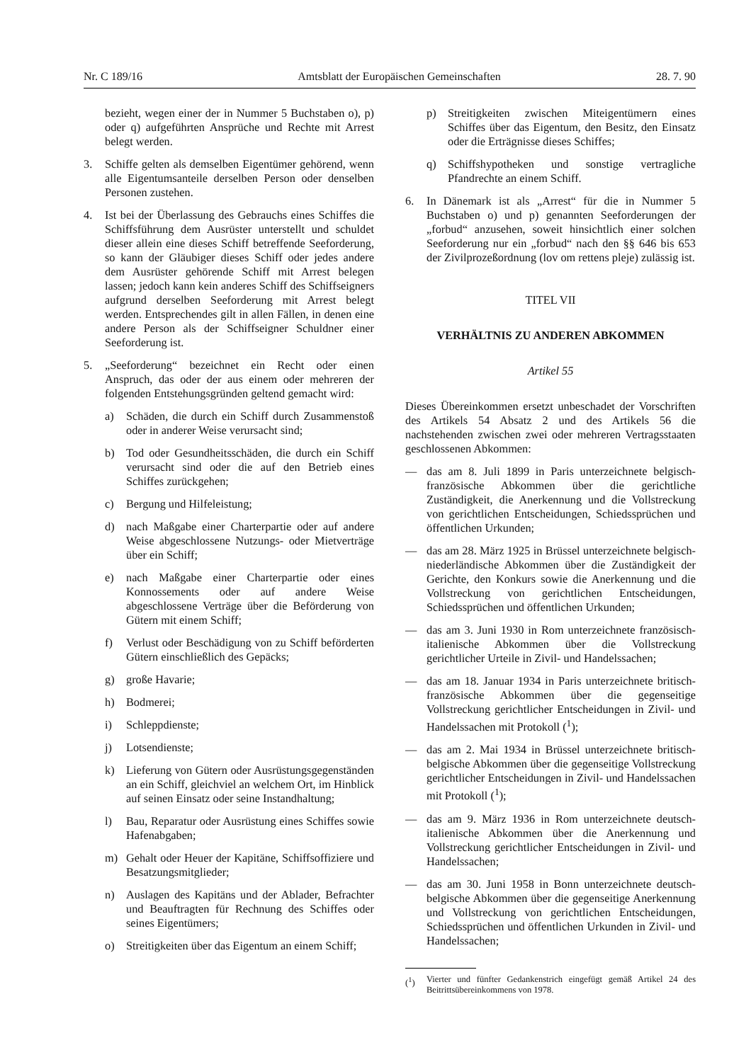Nr. C 189/16 Amtsblatt der Europäischen Gemeinschaften 28. 7. 90
bezieht, wegen einer der in Nummer 5 Buchstaben o), p) oder q) aufgeführten Ansprüche und Rechte mit Arrest belegt werden.
3. Schiffe gelten als demselben Eigentümer gehörend, wenn alle Eigentumsanteile derselben Person oder denselben Personen zustehen.
4. Ist bei der Überlassung des Gebrauchs eines Schiffes die Schiffsführung dem Ausrüster unterstellt und schuldet dieser allein eine dieses Schiff betreffende Seeforderung, so kann der Gläubiger dieses Schiff oder jedes andere dem Ausrüster gehörende Schiff mit Arrest belegen lassen; jedoch kann kein anderes Schiff des Schiffseigners aufgrund derselben Seeforderung mit Arrest belegt werden. Entsprechendes gilt in allen Fällen, in denen eine andere Person als der Schiffseigner Schuldner einer Seeforderung ist.
5. „Seeforderung“ bezeichnet ein Recht oder einen Anspruch, das oder der aus einem oder mehreren der folgenden Entstehungsgründen geltend gemacht wird:
a) Schäden, die durch ein Schiff durch Zusammenstoß oder in anderer Weise verursacht sind;
b) Tod oder Gesundheitsschäden, die durch ein Schiff verursacht sind oder die auf den Betrieb eines Schiffes zurückgehen;
c) Bergung und Hilfeleistung;
d) nach Maßgabe einer Charterpartie oder auf andere Weise abgeschlossene Nutzungs- oder Mietverträge über ein Schiff;
e) nach Maßgabe einer Charterpartie oder eines Konnossements oder auf andere Weise abgeschlossene Verträge über die Beförderung von Gütern mit einem Schiff;
f) Verlust oder Beschädigung von zu Schiff beförderten Gütern einschließlich des Gepäcks;
g) große Havarie;
h) Bodmerei;
i) Schleppdienste;
j) Lotsendienste;
k) Lieferung von Gütern oder Ausrüstungsgegenständen an ein Schiff, gleichviel an welchem Ort, im Hinblick auf seinen Einsatz oder seine Instandhaltung;
l) Bau, Reparatur oder Ausrüstung eines Schiffes sowie Hafenabgaben;
m) Gehalt oder Heuer der Kapitäne, Schiffsoffiziere und Besatzungsmitglieder;
n) Auslagen des Kapitäns und der Ablader, Befrachter und Beauftragten für Rechnung des Schiffes oder seines Eigentümers;
o) Streitigkeiten über das Eigentum an einem Schiff;
p) Streitigkeiten zwischen Miteigentümern eines Schiffes über das Eigentum, den Besitz, den Einsatz oder die Erträgnisse dieses Schiffes;
q) Schiffshypotheken und sonstige vertragliche Pfandrechte an einem Schiff.
6. In Dänemark ist als „Arrest“ für die in Nummer 5 Buchstaben o) und p) genannten Seeforderungen der „forbud“ anzusehen, soweit hinsichtlich einer solchen Seeforderung nur ein „forbud“ nach den §§ 646 bis 653 der Zivilprozeßordnung (lov om rettens pleje) zulässig ist.
TITEL VII
VERHÄLTNIS ZU ANDEREN ABKOMMEN
Artikel 55
Dieses Übereinkommen ersetzt unbeschadet der Vorschriften des Artikels 54 Absatz 2 und des Artikels 56 die nachstehenden zwischen zwei oder mehreren Vertragsstaaten geschlossenen Abkommen:
— das am 8. Juli 1899 in Paris unterzeichnete belgisch-französische Abkommen über die gerichtliche Zuständigkeit, die Anerkennung und die Vollstreckung von gerichtlichen Entscheidungen, Schiedssprüchen und öffentlichen Urkunden;
— das am 28. März 1925 in Brüssel unterzeichnete belgisch-niederländische Abkommen über die Zuständigkeit der Gerichte, den Konkurs sowie die Anerkennung und die Vollstreckung von gerichtlichen Entscheidungen, Schiedssprüchen und öffentlichen Urkunden;
— das am 3. Juni 1930 in Rom unterzeichnete französisch-italienische Abkommen über die Vollstreckung gerichtlicher Urteile in Zivil- und Handelssachen;
— das am 18. Januar 1934 in Paris unterzeichnete britisch-französische Abkommen über die gegenseitige Vollstreckung gerichtlicher Entscheidungen in Zivil- und Handelssachen mit Protokoll (<sup>1</sup>);
— das am 2. Mai 1934 in Brüssel unterzeichnete britisch-belgische Abkommen über die gegenseitige Vollstreckung gerichtlicher Entscheidungen in Zivil- und Handelssachen mit Protokoll (<sup>1</sup>);
— das am 9. März 1936 in Rom unterzeichnete deutsch-italienische Abkommen über die Anerkennung und Vollstreckung gerichtlicher Entscheidungen in Zivil- und Handelssachen;
— das am 30. Juni 1958 in Bonn unterzeichnete deutsch-belgische Abkommen über die gegenseitige Anerkennung und Vollstreckung von gerichtlichen Entscheidungen, Schiedssprüchen und öffentlichen Urkunden in Zivil- und Handelssachen;
(<sup>1</sup>) Vierter und fünfter Gedankenstrich eingefügt gemäß Artikel 24 des Beitrittsübereinkommens von 1978.